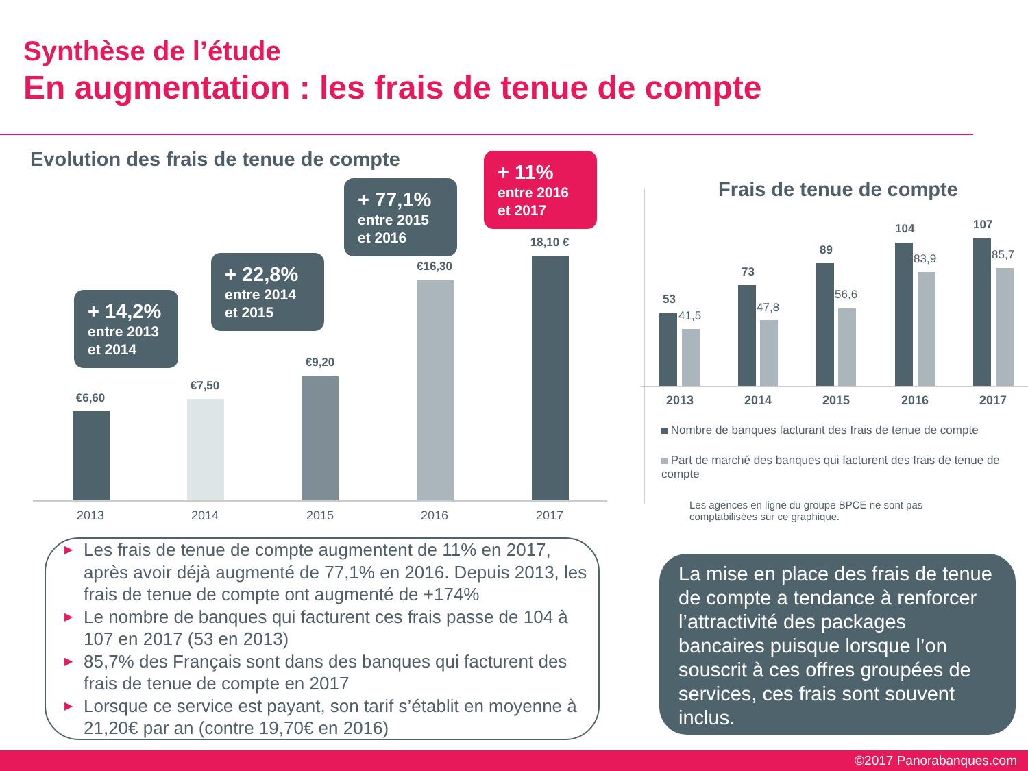Synthèse de l’étude
En augmentation : les frais de tenue de compte
Evolution des frais de tenue de compte
+ 14,2%
entre 2013 et 2014
+ 22,8%
entre 2014 et 2015
+ 77,1%
entre 2015 et 2016
+ 11%
entre 2016 et 2017
€6,60
€7,50
€9,20
€16,30
18,10 €
2013 2014 2015 2016 2017
Frais de tenue de compte
53
41,5
73
47,8
89
56,6
104
83,9
107
85,7
2013 2014 2015 2016 2017
Nombre de banques facturant des frais de tenue de compte
Part de marché des banques qui facturent des frais de tenue de compte
Les agences en ligne du groupe BPCE ne sont pas comptabilisées sur ce graphique.
▶ Les frais de tenue de compte augmentent de 11% en 2017, après avoir déjà augmenté de 77,1% en 2016. Depuis 2013, les frais de tenue de compte ont augmenté de +174%
▶ Le nombre de banques qui facturent ces frais passe de 104 à 107 en 2017 (53 en 2013)
▶ 85,7% des Français sont dans des banques qui facturent des frais de tenue de compte en 2017
▶ Lorsque ce service est payant, son tarif s’établit en moyenne à 21,20€ par an (contre 19,70€ en 2016)
La mise en place des frais de tenue de compte a tendance à renforcer l’attractivité des packages bancaires puisque lorsque l’on souscrit à ces offres groupées de services, ces frais sont souvent inclus.
©2017 Panorabanques.com